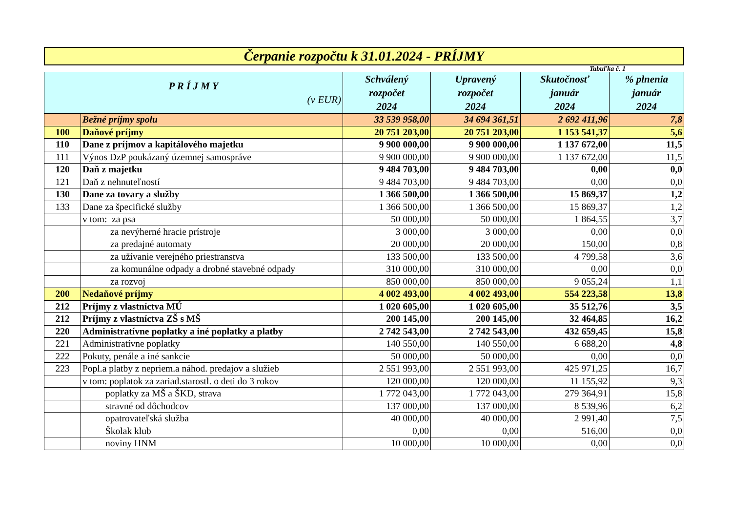Čerpanie rozpočtu k 31.01.2024 - PRÍJMY
Tabuľka č. 1
| P R Í J M Y (v EUR) | | Schválený rozpočet 2024 | Upravený rozpočet 2024 | Skutočnosť január 2024 | % plnenia január 2024 |
| --- | --- | --- | --- | --- | --- |
| | Bežné príjmy spolu | 33 539 958,00 | 34 694 361,51 | 2 692 411,96 | 7,8 |
| 100 | Daňové príjmy | 20 751 203,00 | 20 751 203,00 | 1 153 541,37 | 5,6 |
| 110 | Dane z príjmov a kapitálového majetku | 9 900 000,00 | 9 900 000,00 | 1 137 672,00 | 11,5 |
| 111 | Výnos DzP poukázaný územnej samospráve | 9 900 000,00 | 9 900 000,00 | 1 137 672,00 | 11,5 |
| 120 | Daň z majetku | 9 484 703,00 | 9 484 703,00 | 0,00 | 0,0 |
| 121 | Daň z nehnuteľností | 9 484 703,00 | 9 484 703,00 | 0,00 | 0,0 |
| 130 | Dane za tovary a služby | 1 366 500,00 | 1 366 500,00 | 15 869,37 | 1,2 |
| 133 | Dane za špecifické služby | 1 366 500,00 | 1 366 500,00 | 15 869,37 | 1,2 |
| | v tom: za psa | 50 000,00 | 50 000,00 | 1 864,55 | 3,7 |
| | za nevýherné hracie prístroje | 3 000,00 | 3 000,00 | 0,00 | 0,0 |
| | za predajné automaty | 20 000,00 | 20 000,00 | 150,00 | 0,8 |
| | za užívanie verejného priestranstva | 133 500,00 | 133 500,00 | 4 799,58 | 3,6 |
| | za komunálne odpady a drobné stavebné odpady | 310 000,00 | 310 000,00 | 0,00 | 0,0 |
| | za rozvoj | 850 000,00 | 850 000,00 | 9 055,24 | 1,1 |
| 200 | Nedaňové príjmy | 4 002 493,00 | 4 002 493,00 | 554 223,58 | 13,8 |
| 212 | Príjmy z vlastníctva MÚ | 1 020 605,00 | 1 020 605,00 | 35 512,76 | 3,5 |
| 212 | Príjmy z vlastníctva ZŠ s MŠ | 200 145,00 | 200 145,00 | 32 464,85 | 16,2 |
| 220 | Administratívne poplatky a iné poplatky a platby | 2 742 543,00 | 2 742 543,00 | 432 659,45 | 15,8 |
| 221 | Administratívne poplatky | 140 550,00 | 140 550,00 | 6 688,20 | 4,8 |
| 222 | Pokuty, penále a iné sankcie | 50 000,00 | 50 000,00 | 0,00 | 0,0 |
| 223 | Popl.a platby z nepriem.a náhod. predajov a služieb | 2 551 993,00 | 2 551 993,00 | 425 971,25 | 16,7 |
| | v tom: poplatok za zariad.starostl. o deti do 3 rokov | 120 000,00 | 120 000,00 | 11 155,92 | 9,3 |
| | poplatky za MŠ a ŠKD, strava | 1 772 043,00 | 1 772 043,00 | 279 364,91 | 15,8 |
| | stravné od dôchodcov | 137 000,00 | 137 000,00 | 8 539,96 | 6,2 |
| | opatrovateľská služba | 40 000,00 | 40 000,00 | 2 991,40 | 7,5 |
| | Školak klub | 0,00 | 0,00 | 516,00 | 0,0 |
| | noviny HNM | 10 000,00 | 10 000,00 | 0,00 | 0,0 |